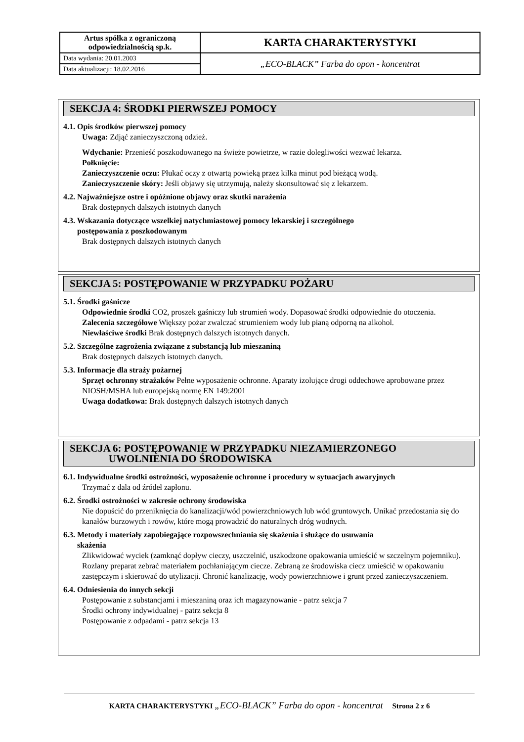| Artus spółka z ograniczoną odpowiedzialnością sp.k. | KARTA CHARAKTERYSTYKI |
| Data wydania: 20.01.2003 | „ECO-BLACK” Farba do opon - koncentrat |
| Data aktualizacji: 18.02.2016 | |
SEKCJA 4: ŚRODKI PIERWSZEJ POMOCY
4.1. Opis środków pierwszej pomocy
Uwaga: Zdjąć zanieczyszczoną odzież.
Wdychanie: Przenieść poszkodowanego na świeże powietrze, w razie dolegliwości wezwać lekarza.
Połknięcie:
Zanieczyszczenie oczu: Płukać oczy z otwartą powieką przez kilka minut pod bieżącą wodą.
Zanieczyszczenie skóry: Jeśli objawy się utrzymują, należy skonsultować się z lekarzem.
4.2. Najważniejsze ostre i opóźnione objawy oraz skutki narażenia
Brak dostępnych dalszych istotnych danych
4.3. Wskazania dotyczące wszelkiej natychmiastowej pomocy lekarskiej i szczególnego
postępowania z poszkodowanym
Brak dostępnych dalszych istotnych danych
SEKCJA 5: POSTĘPOWANIE W PRZYPADKU POŻARU
5.1. Środki gaśnicze
Odpowiednie środki CO2, proszek gaśniczy lub strumień wody. Dopasować środki odpowiednie do otoczenia.
Zalecenia szczegółowe Większy pożar zwalczać strumieniem wody lub pianą odporną na alkohol.
Niewłaściwe środki Brak dostępnych dalszych istotnych danych.
5.2. Szczególne zagrożenia związane z substancją lub mieszaniną
Brak dostępnych dalszych istotnych danych.
5.3. Informacje dla straży pożarnej
Sprzęt ochronny strażaków Pełne wyposażenie ochronne. Aparaty izolujące drogi oddechowe aprobowane przez NIOSH/MSHA lub europejską normę EN 149:2001
Uwaga dodatkowa: Brak dostępnych dalszych istotnych danych
SEKCJA 6: POSTĘPOWANIE W PRZYPADKU NIEZAMIERZONEGO
UWOLNIENIA DO ŚRODOWISKA
6.1. Indywidualne środki ostrożności, wyposażenie ochronne i procedury w sytuacjach awaryjnych
Trzymać z dala od źródeł zapłonu.
6.2. Środki ostrożności w zakresie ochrony środowiska
Nie dopuścić do przeniknięcia do kanalizacji/wód powierzchniowych lub wód gruntowych. Unikać przedostania się do kanałów burzowych i rowów, które mogą prowadzić do naturalnych dróg wodnych.
6.3. Metody i materiały zapobiegające rozpowszechniania się skażenia i służące do usuwania
skażenia
Zlikwidować wyciek (zamknąć dopływ cieczy, uszczelnić, uszkodzone opakowania umieścić w szczelnym pojemniku). Rozlany preparat zebrać materiałem pochłaniającym ciecze. Zebraną ze środowiska ciecz umieścić w opakowaniu zastępczym i skierować do utylizacji. Chronić kanalizację, wody powierzchniowe i grunt przed zanieczyszczeniem.
6.4. Odniesienia do innych sekcji
Postępowanie z substancjami i mieszaniną oraz ich magazynowanie - patrz sekcja 7
Środki ochrony indywidualnej - patrz sekcja 8
Postępowanie z odpadami - patrz sekcja 13
KARTA CHARAKTERYSTYKI „ECO-BLACK” Farba do opon - koncentrat Strona 2 z 6